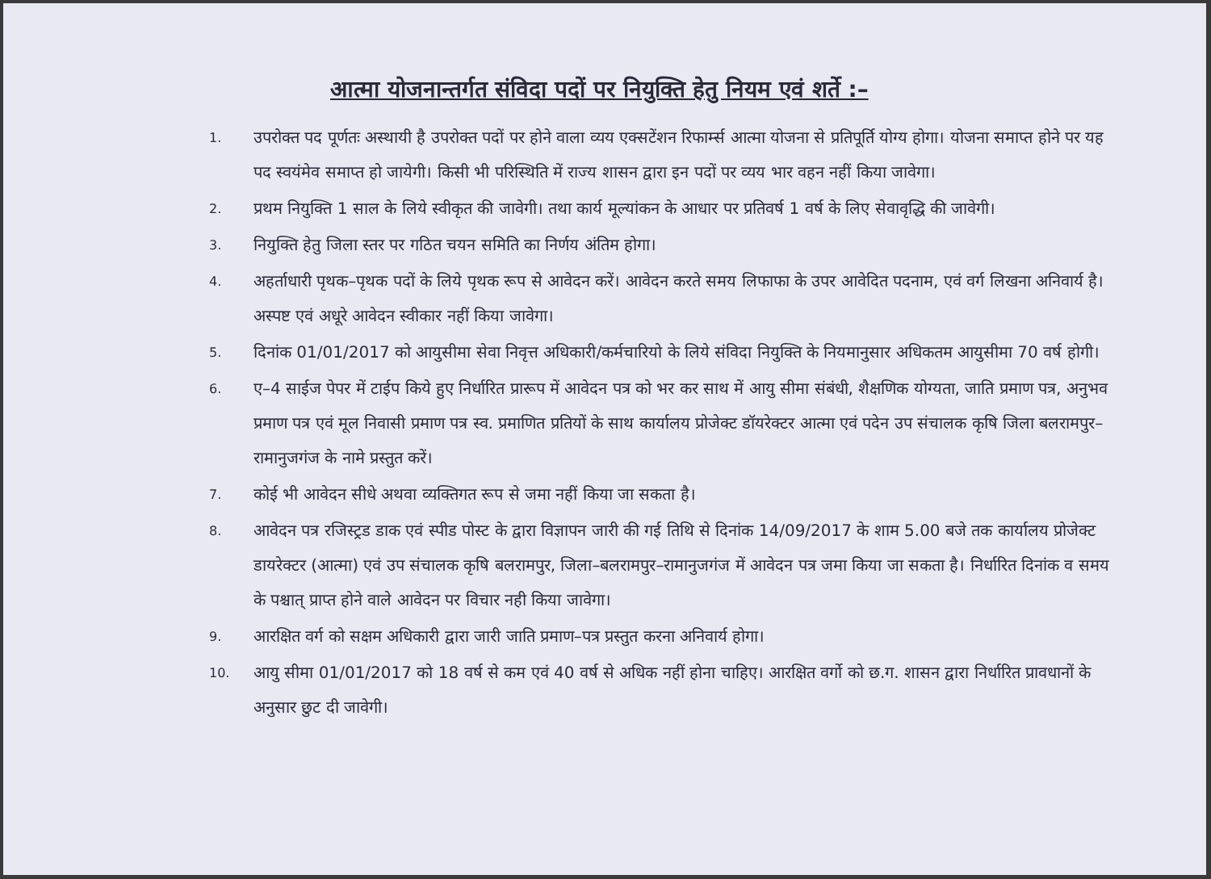आत्मा योजनान्तर्गत संविदा पदों पर नियुक्ति हेतु नियम एवं शर्ते :–
1. उपरोक्त पद पूर्णतः अस्थायी है उपरोक्त पदों पर होने वाला व्यय एक्सटेंशन रिफार्म्स आत्मा योजना से प्रतिपूर्ति योग्य होगा। योजना समाप्त होने पर यह पद स्वयंमेव समाप्त हो जायेगी। किसी भी परिस्थिति में राज्य शासन द्वारा इन पदों पर व्यय भार वहन नहीं किया जावेगा।
2. प्रथम नियुक्ति 1 साल के लिये स्वीकृत की जावेगी। तथा कार्य मूल्यांकन के आधार पर प्रतिवर्ष 1 वर्ष के लिए सेवावृद्धि की जावेगी।
3. नियुक्ति हेतु जिला स्तर पर गठित चयन समिति का निर्णय अंतिम होगा।
4. अहर्ताधारी पृथक–पृथक पदों के लिये पृथक रूप से आवेदन करें। आवेदन करते समय लिफाफा के उपर आवेदित पदनाम, एवं वर्ग लिखना अनिवार्य है। अस्पष्ट एवं अधूरे आवेदन स्वीकार नहीं किया जावेगा।
5. दिनांक 01/01/2017 को आयुसीमा सेवा निवृत्त अधिकारी/कर्मचारियो के लिये संविदा नियुक्ति के नियमानुसार अधिकतम आयुसीमा 70 वर्ष होगी।
6. ए–4 साईज पेपर में टाईप किये हुए निर्धारित प्रारूप में आवेदन पत्र को भर कर साथ में आयु सीमा संबंधी, शैक्षणिक योग्यता, जाति प्रमाण पत्र, अनुभव प्रमाण पत्र एवं मूल निवासी प्रमाण पत्र स्व. प्रमाणित प्रतियों के साथ कार्यालय प्रोजेक्ट डॉयरेक्टर आत्मा एवं पदेन उप संचालक कृषि जिला बलरामपुर–रामानुजगंज के नामे प्रस्तुत करें।
7. कोई भी आवेदन सीधे अथवा व्यक्तिगत रूप से जमा नहीं किया जा सकता है।
8. आवेदन पत्र रजिस्ट्रड डाक एवं स्पीड पोस्ट के द्वारा विज्ञापन जारी की गई तिथि से दिनांक 14/09/2017 के शाम 5.00 बजे तक कार्यालय प्रोजेक्ट डायरेक्टर (आत्मा) एवं उप संचालक कृषि बलरामपुर, जिला–बलरामपुर–रामानुजगंज में आवेदन पत्र जमा किया जा सकता है। निर्धारित दिनांक व समय के पश्चात् प्राप्त होने वाले आवेदन पर विचार नही किया जावेगा।
9. आरक्षित वर्ग को सक्षम अधिकारी द्वारा जारी जाति प्रमाण–पत्र प्रस्तुत करना अनिवार्य होगा।
10. आयु सीमा 01/01/2017 को 18 वर्ष से कम एवं 40 वर्ष से अधिक नहीं होना चाहिए। आरक्षित वर्गो को छ.ग. शासन द्वारा निर्धारित प्रावधानों के अनुसार छुट दी जावेगी।